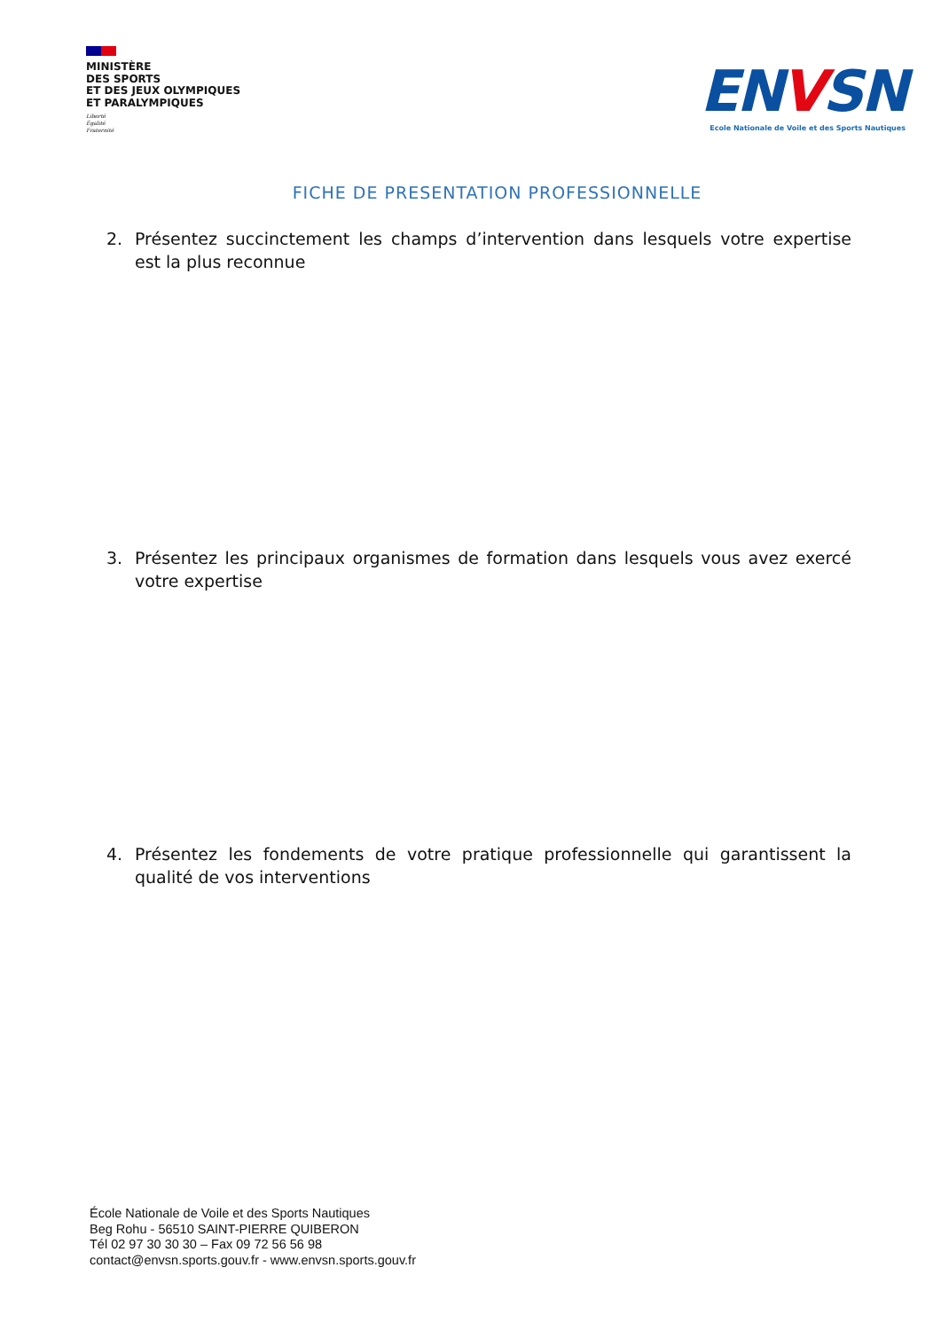MINISTÈRE
DES SPORTS
ET DES JEUX OLYMPIQUES
ET PARALYMPIQUES
Liberté
Égalité
Fraternité
ENVSN
Ecole Nationale de Voile et des Sports Nautiques
FICHE DE PRESENTATION PROFESSIONNELLE
2. Présentez succinctement les champs d’intervention dans lesquels votre expertise est la plus reconnue
3. Présentez les principaux organismes de formation dans lesquels vous avez exercé votre expertise
4. Présentez les fondements de votre pratique professionnelle qui garantissent la qualité de vos interventions
École Nationale de Voile et des Sports Nautiques
Beg Rohu - 56510 SAINT-PIERRE QUIBERON
Tél 02 97 30 30 30 – Fax 09 72 56 56 98
contact@envsn.sports.gouv.fr - www.envsn.sports.gouv.fr